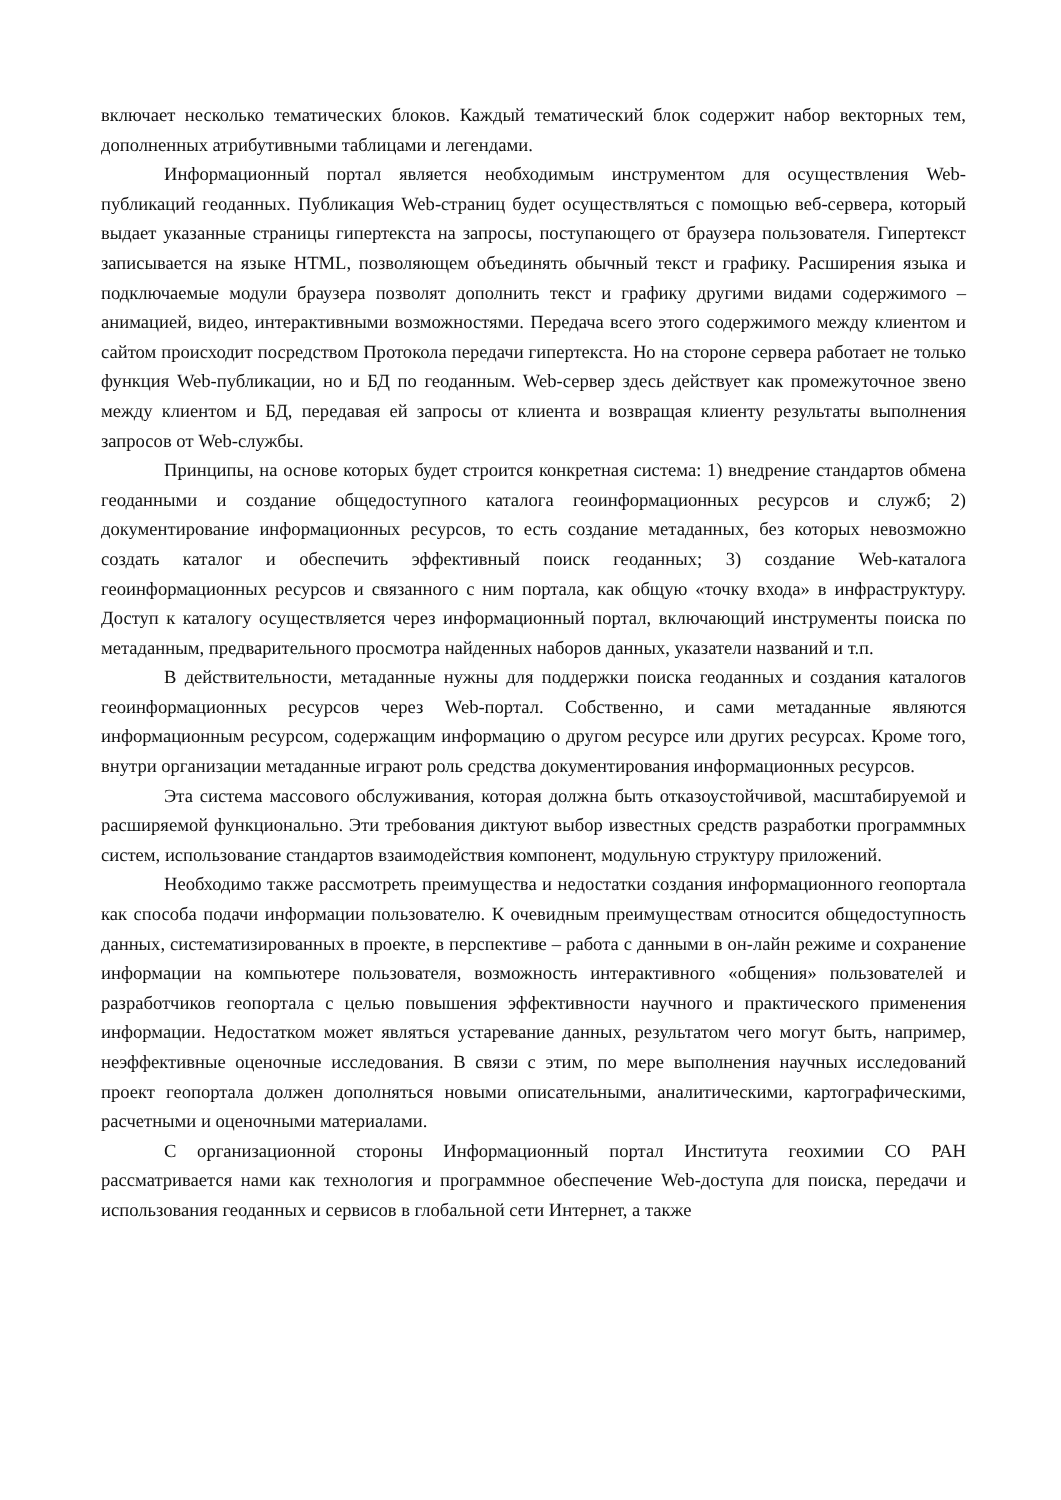включает несколько тематических блоков. Каждый тематический блок содержит набор векторных тем, дополненных атрибутивными таблицами и легендами.
Информационный портал является необходимым инструментом для осуществления Web-публикаций геоданных. Публикация Web-страниц будет осуществляться с помощью веб-сервера, который выдает указанные страницы гипертекста на запросы, поступающего от браузера пользователя. Гипертекст записывается на языке HTML, позволяющем объединять обычный текст и графику. Расширения языка и подключаемые модули браузера позволят дополнить текст и графику другими видами содержимого – анимацией, видео, интерактивными возможностями. Передача всего этого содержимого между клиентом и сайтом происходит посредством Протокола передачи гипертекста. Но на стороне сервера работает не только функция Web-публикации, но и БД по геоданным. Web-сервер здесь действует как промежуточное звено между клиентом и БД, передавая ей запросы от клиента и возвращая клиенту результаты выполнения запросов от Web-службы.
Принципы, на основе которых будет строится конкретная система: 1) внедрение стандартов обмена геоданными и создание общедоступного каталога геоинформационных ресурсов и служб; 2) документирование информационных ресурсов, то есть создание метаданных, без которых невозможно создать каталог и обеспечить эффективный поиск геоданных; 3) создание Web-каталога геоинформационных ресурсов и связанного с ним портала, как общую «точку входа» в инфраструктуру. Доступ к каталогу осуществляется через информационный портал, включающий инструменты поиска по метаданным, предварительного просмотра найденных наборов данных, указатели названий и т.п.
В действительности, метаданные нужны для поддержки поиска геоданных и создания каталогов геоинформационных ресурсов через Web-портал. Собственно, и сами метаданные являются информационным ресурсом, содержащим информацию о другом ресурсе или других ресурсах. Кроме того, внутри организации метаданные играют роль средства документирования информационных ресурсов.
Эта система массового обслуживания, которая должна быть отказоустойчивой, масштабируемой и расширяемой функционально. Эти требования диктуют выбор известных средств разработки программных систем, использование стандартов взаимодействия компонент, модульную структуру приложений.
Необходимо также рассмотреть преимущества и недостатки создания информационного геопортала как способа подачи информации пользователю. К очевидным преимуществам относится общедоступность данных, систематизированных в проекте, в перспективе – работа с данными в он-лайн режиме и сохранение информации на компьютере пользователя, возможность интерактивного «общения» пользователей и разработчиков геопортала с целью повышения эффективности научного и практического применения информации. Недостатком может являться устаревание данных, результатом чего могут быть, например, неэффективные оценочные исследования. В связи с этим, по мере выполнения научных исследований проект геопортала должен дополняться новыми описательными, аналитическими, картографическими, расчетными и оценочными материалами.
С организационной стороны Информационный портал Института геохимии СО РАН рассматривается нами как технология и программное обеспечение Web-доступа для поиска, передачи и использования геоданных и сервисов в глобальной сети Интернет, а также